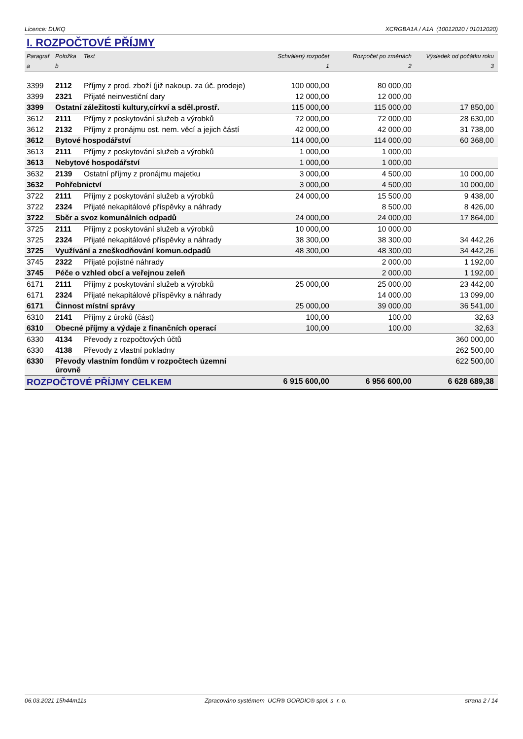Licence: DUKQ XCRGBA1A / A1A (10012020 / 01012020)
I. ROZPOČTOVÉ PŘÍJMY
| Paragraf | Položka | Text | Schválený rozpočet | Rozpočet po změnách | Výsledek od počátku roku |
| --- | --- | --- | --- | --- | --- |
| a | b | | 1 | 2 | 3 |
| 3399 | 2112 | Příjmy z prod. zboží (již nakoup. za úč. prodeje) | 100 000,00 | 80 000,00 | |
| 3399 | 2321 | Přijaté neinvestiční dary | 12 000,00 | 12 000,00 | |
| 3399 | Ostatní záležitosti kultury,církví a sděl.prostř. | | 115 000,00 | 115 000,00 | 17 850,00 |
| 3612 | 2111 | Příjmy z poskytování služeb a výrobků | 72 000,00 | 72 000,00 | 28 630,00 |
| 3612 | 2132 | Příjmy z pronájmu ost. nem. věcí a jejich částí | 42 000,00 | 42 000,00 | 31 738,00 |
| 3612 | Bytové hospodářství | | 114 000,00 | 114 000,00 | 60 368,00 |
| 3613 | 2111 | Příjmy z poskytování služeb a výrobků | 1 000,00 | 1 000,00 | |
| 3613 | Nebytové hospodářství | | 1 000,00 | 1 000,00 | |
| 3632 | 2139 | Ostatní příjmy z pronájmu majetku | 3 000,00 | 4 500,00 | 10 000,00 |
| 3632 | Pohřebnictví | | 3 000,00 | 4 500,00 | 10 000,00 |
| 3722 | 2111 | Příjmy z poskytování služeb a výrobků | 24 000,00 | 15 500,00 | 9 438,00 |
| 3722 | 2324 | Přijaté nekapitálové příspěvky a náhrady | | 8 500,00 | 8 426,00 |
| 3722 | Sběr a svoz komunálních odpadů | | 24 000,00 | 24 000,00 | 17 864,00 |
| 3725 | 2111 | Příjmy z poskytování služeb a výrobků | 10 000,00 | 10 000,00 | |
| 3725 | 2324 | Přijaté nekapitálové příspěvky a náhrady | 38 300,00 | 38 300,00 | 34 442,26 |
| 3725 | Využívání a zneškodňování komun.odpadů | | 48 300,00 | 48 300,00 | 34 442,26 |
| 3745 | 2322 | Přijaté pojistné náhrady | | 2 000,00 | 1 192,00 |
| 3745 | Péče o vzhled obcí a veřejnou zeleň | | | 2 000,00 | 1 192,00 |
| 6171 | 2111 | Příjmy z poskytování služeb a výrobků | 25 000,00 | 25 000,00 | 23 442,00 |
| 6171 | 2324 | Přijaté nekapitálové příspěvky a náhrady | | 14 000,00 | 13 099,00 |
| 6171 | Činnost místní správy | | 25 000,00 | 39 000,00 | 36 541,00 |
| 6310 | 2141 | Příjmy z úroků (část) | 100,00 | 100,00 | 32,63 |
| 6310 | Obecné příjmy a výdaje z finančních operací | | 100,00 | 100,00 | 32,63 |
| 6330 | 4134 | Převody z rozpočtových účtů | | | 360 000,00 |
| 6330 | 4138 | Převody z vlastní pokladny | | | 262 500,00 |
| 6330 | Převody vlastním fondům v rozpočtech územní úrovně | | | | 622 500,00 |
| ROZPOČTOVÉ PŘÍJMY CELKEM | | | 6 915 600,00 | 6 956 600,00 | 6 628 689,38 |
06.03.2021 15h44m11s Zpracováno systémem UCR® GORDIC® spol. s r. o. strana 2 / 14